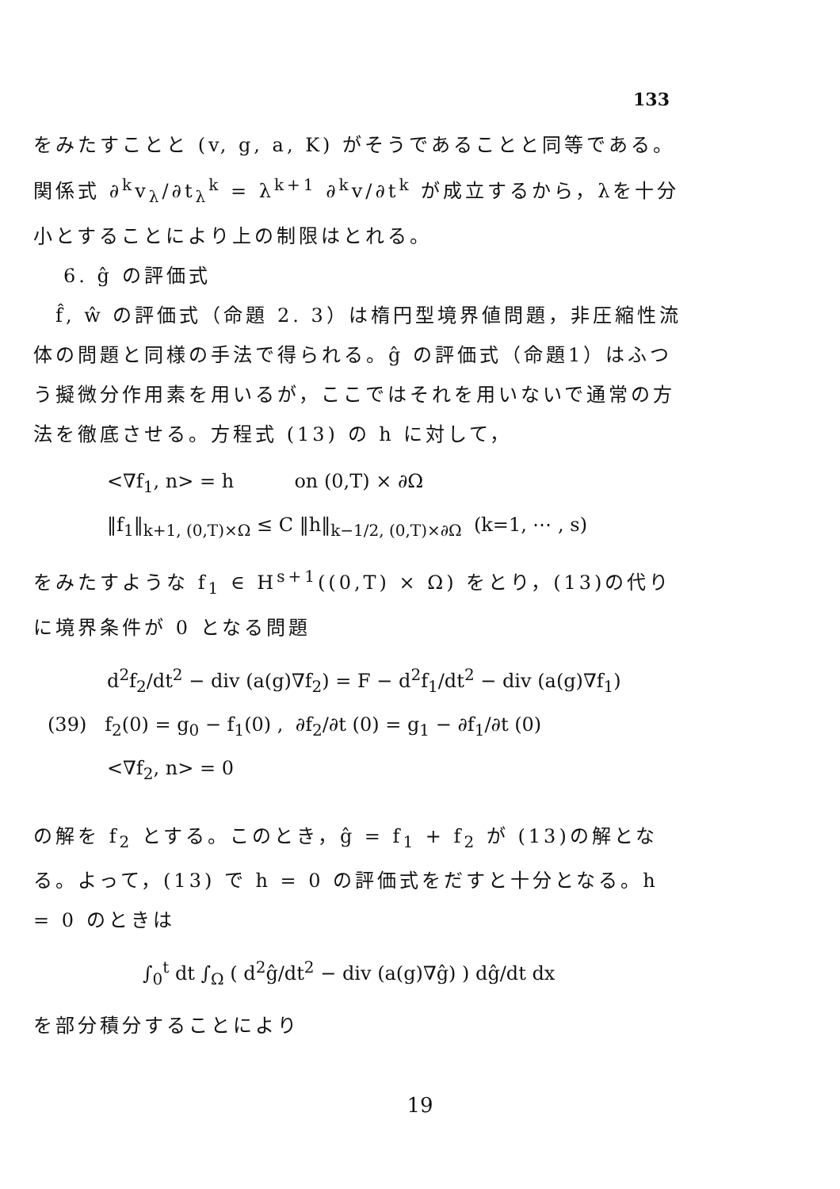133
をみたすことと (v, g, a, K) がそうであることと同等である。関係式 ∂<sup>k</sup>v<sub>λ</sub>/∂t<sub>λ</sub><sup>k</sup> = λ<sup>k+1</sup> ∂<sup>k</sup>v/∂t<sup>k</sup> が成立するから，λを十分小とすることにより上の制限はとれる。
6. ĝ の評価式
　f̂, ŵ の評価式（命題 2. 3）は楕円型境界値問題，非圧縮性流体の問題と同様の手法で得られる。ĝ の評価式（命題1）はふつう擬微分作用素を用いるが，ここではそれを用いないで通常の方法を徹底させる。方程式 (13) の h に対して，
<∇f<sub>1</sub>, n> = h on (0,T) × ∂Ω
‖f<sub>1</sub>‖<sub>k+1, (0,T)×Ω</sub> ≤ C ‖h‖<sub>k−1/2, (0,T)×∂Ω</sub> (k=1, ⋯ , s)
をみたすような f<sub>1</sub> ∈ H<sup>s+1</sup>((0,T) × Ω) をとり，(13)の代りに境界条件が 0 となる問題
d<sup>2</sup>f<sub>2</sub>/dt<sup>2</sup> − div (a(g)∇f<sub>2</sub>) = F − d<sup>2</sup>f<sub>1</sub>/dt<sup>2</sup> − div (a(g)∇f<sub>1</sub>)
(39) f<sub>2</sub>(0) = g<sub>0</sub> − f<sub>1</sub>(0) , ∂f<sub>2</sub>/∂t (0) = g<sub>1</sub> − ∂f<sub>1</sub>/∂t (0)
<∇f<sub>2</sub>, n> = 0
の解を f<sub>2</sub> とする。このとき，ĝ = f<sub>1</sub> + f<sub>2</sub> が (13)の解となる。よって，(13) で h = 0 の評価式をだすと十分となる。h = 0 のときは
∫<sub>0</sub><sup>t</sup> dt ∫<sub>Ω</sub> ( d<sup>2</sup>ĝ/dt<sup>2</sup> − div (a(g)∇ĝ) ) dĝ/dt dx
を部分積分することにより
19